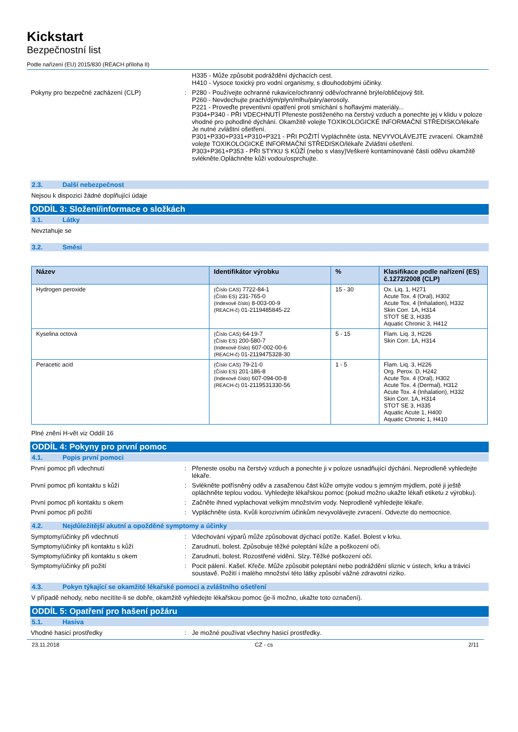Kickstart
Bezpečnostní list
Podle nařízení (EU) 2015/830 (REACH příloha II)
H335 - Může způsobit podráždění dýchacích cest.
H410 - Vysoce toxický pro vodní organismy, s dlouhodobými účinky.
Pokyny pro bezpečné zacházení (CLP) : P280 - Používejte ochranné rukavice/ochranný oděv/ochranné brýle/obličejový štít.
P260 - Nevdechujte prach/dým/plyn/mlhu/páry/aerosoly.
P221 - Proveďte preventivní opatření proti smíchání s hořlavými materiály...
P304+P340 - PŘI VDECHNUTÍ Přeneste postiženého na čerstvý vzduch a ponechte jej v klidu v poloze vhodné pro pohodlné dýchání. Okamžitě volejte TOXIKOLOGICKÉ INFORMAČNÍ STŘEDISKO/lékaře Je nutné zvláštní ošetření.
P301+P330+P331+P310+P321 - PŘI POŽITÍ Vypláchněte ústa. NEVYVOLÁVEJTE zvracení. Okamžitě volejte TOXIKOLOGICKÉ INFORMAČNÍ STŘEDISKO/lékaře Zvláštní ošetření.
P303+P361+P353 - PŘI STYKU S KŮŽÍ (nebo s vlasy)Veškeré kontaminované části oděvu okamžitě svlékněte.Opláchněte kůži vodou/osprchujte.
2.3. Další nebezpečnost
Nejsou k dispozici žádné doplňující údaje
ODDÍL 3: Složení/informace o složkách
3.1. Látky
Nevztahuje se
3.2. Směsi
| Název | Identifikátor výrobku | % | Klasifikace podle nařízení (ES) č.1272/2008 (CLP) |
| --- | --- | --- | --- |
| Hydrogen peroxide | (Číslo CAS) 7722-84-1 (Číslo ES) 231-765-0 (Indexové číslo) 8-003-00-9 (REACH-č) 01-2119485845-22 | 15 - 30 | Ox. Liq. 1, H271 Acute Tox. 4 (Oral), H302 Acute Tox. 4 (Inhalation), H332 Skin Corr. 1A, H314 STOT SE 3, H335 Aquatic Chronic 3, H412 |
| Kyselina octová | (Číslo CAS) 64-19-7 (Číslo ES) 200-580-7 (Indexové číslo) 607-002-00-6 (REACH-č) 01-2119475328-30 | 5 - 15 | Flam. Liq. 3, H226 Skin Corr. 1A, H314 |
| Peracetic acid | (Číslo CAS) 79-21-0 (Číslo ES) 201-186-8 (Indexové číslo) 607-094-00-8 (REACH-č) 01-2119531330-56 | 1 - 5 | Flam. Liq. 3, H226 Org. Perox. D, H242 Acute Tox. 4 (Oral), H302 Acute Tox. 4 (Dermal), H312 Acute Tox. 4 (Inhalation), H332 Skin Corr. 1A, H314 STOT SE 3, H335 Aquatic Acute 1, H400 Aquatic Chronic 1, H410 |
Plné znění H-vět viz Oddíl 16
ODDÍL 4: Pokyny pro první pomoc
4.1. Popis první pomoci
První pomoc při vdechnutí : Přeneste osobu na čerstvý vzduch a ponechte ji v poloze usnadňující dýchání. Neprodleně vyhledejte lékaře.
První pomoc při kontaktu s kůží : Svlékněte potřísněný oděv a zasaženou část kůže omyjte vodou s jemným mýdlem, poté ji ještě opláchněte teplou vodou. Vyhledejte lékařskou pomoc (pokud možno ukažte lékaři etiketu z výrobku).
První pomoc při kontaktu s okem : Začněte ihned vyplachovat velkým množstvím vody. Neprodleně vyhledejte lékaře.
První pomoc při požití : Vypláchněte ústa. Kvůli korozivním účinkům nevyvolávejte zvracení. Odvezte do nemocnice.
4.2. Nejdůležitější akutní a opožděné symptomy a účinky
Symptomy/účinky při vdechnutí : Vdechování výparů může způsobovat dýchací potíže. Kašel. Bolest v krku.
Symptomy/účinky při kontaktu s kůží : Zarudnutí, bolest. Způsobuje těžké poleptání kůže a poškození očí.
Symptomy/účinky při kontaktu s okem : Zarudnutí, bolest. Rozostřené vidění. Slzy. Těžké poškození očí.
Symptomy/účinky při požití : Pocit pálení. Kašel. Křeče. Může způsobit poleptání nebo podráždění sliznic v ústech, krku a trávicí soustavě. Požití i malého množství této látky způsobí vážné zdravotní riziko.
4.3. Pokyn týkající se okamžité lékařské pomoci a zvláštního ošetření
V případě nehody, nebo necítíte-li se dobře, okamžitě vyhledejte lékařskou pomoc (je-li možno, ukažte toto označení).
ODDÍL 5: Opatření pro hašení požáru
5.1. Hasiva
Vhodné hasicí prostředky : Je možné používat všechny hasicí prostředky.
23.11.2018 CZ - cs 2/11